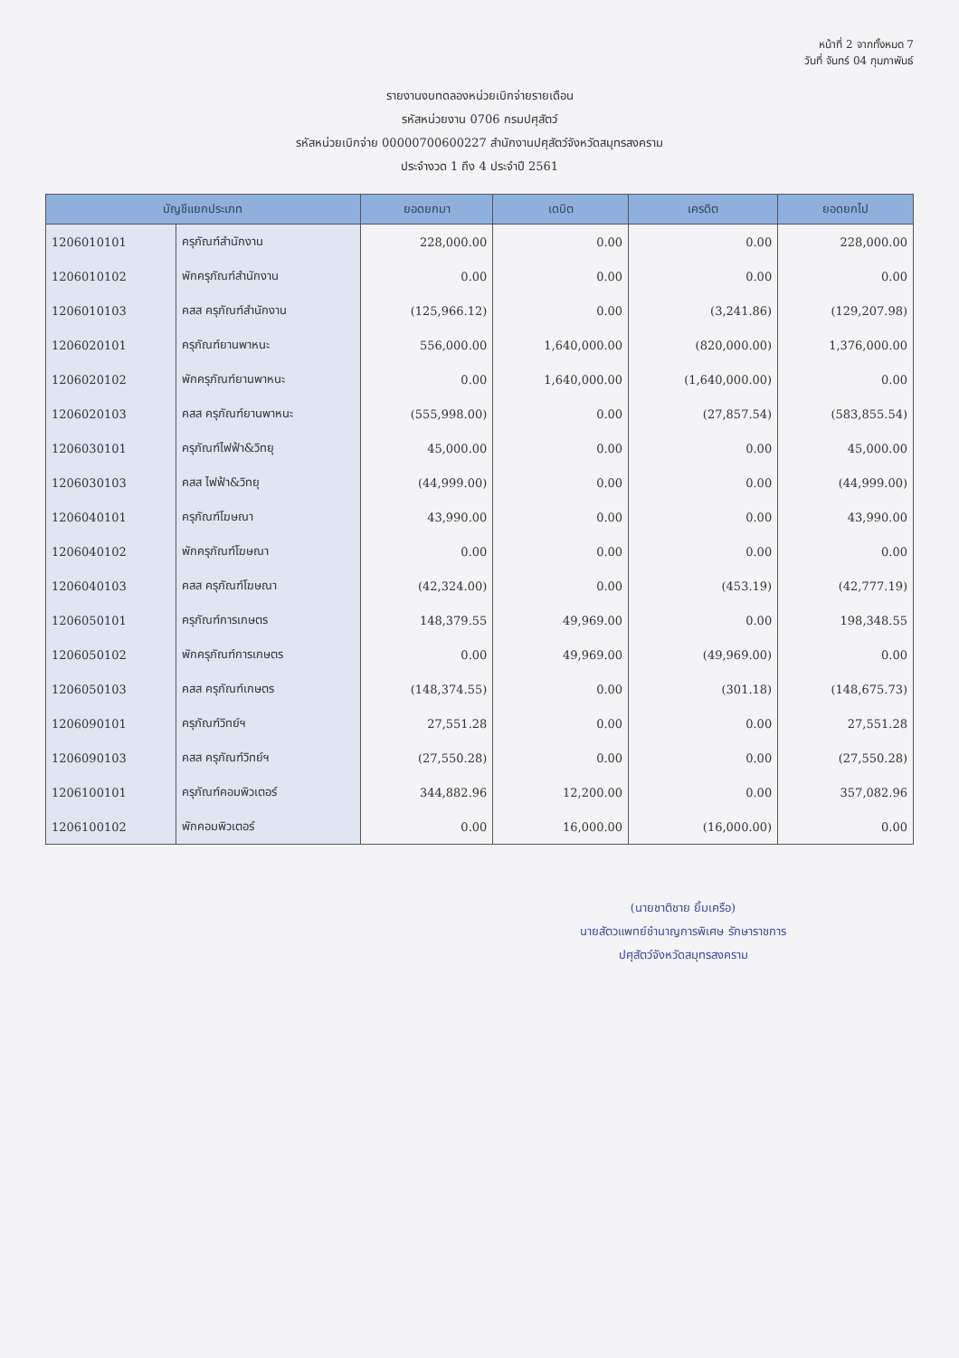หน้าที่ 2 จากทั้งหมด 7
วันที่ จันทร์ 04 กุมภาพันธ์
รายงานงบทดลองหน่วยเบิกจ่ายรายเดือน
รหัสหน่วยงาน 0706 กรมปศุสัตว์
รหัสหน่วยเบิกจ่าย 00000700600227 สำนักงานปศุสัตว์จังหวัดสมุทรสงคราม
ประจำงวด 1 ถึง 4 ประจำปี 2561
| บัญชีแยกประเภท | | ยอดยกมา | เดบิต | เครดิต | ยอดยกไป |
| --- | --- | --- | --- | --- | --- |
| 1206010101 | ครุภัณฑ์สำนักงาน | 228,000.00 | 0.00 | 0.00 | 228,000.00 |
| 1206010102 | พักครุภัณฑ์สำนักงาน | 0.00 | 0.00 | 0.00 | 0.00 |
| 1206010103 | คสส ครุภัณฑ์สำนักงาน | (125,966.12) | 0.00 | (3,241.86) | (129,207.98) |
| 1206020101 | ครุภัณฑ์ยานพาหนะ | 556,000.00 | 1,640,000.00 | (820,000.00) | 1,376,000.00 |
| 1206020102 | พักครุภัณฑ์ยานพาหนะ | 0.00 | 1,640,000.00 | (1,640,000.00) | 0.00 |
| 1206020103 | คสส ครุภัณฑ์ยานพาหนะ | (555,998.00) | 0.00 | (27,857.54) | (583,855.54) |
| 1206030101 | ครุภัณฑ์ไฟฟ้า&วิทยุ | 45,000.00 | 0.00 | 0.00 | 45,000.00 |
| 1206030103 | คสส ไฟฟ้า&วิทยุ | (44,999.00) | 0.00 | 0.00 | (44,999.00) |
| 1206040101 | ครุภัณฑ์โฆษณา | 43,990.00 | 0.00 | 0.00 | 43,990.00 |
| 1206040102 | พักครุภัณฑ์โฆษณา | 0.00 | 0.00 | 0.00 | 0.00 |
| 1206040103 | คสส ครุภัณฑ์โฆษณา | (42,324.00) | 0.00 | (453.19) | (42,777.19) |
| 1206050101 | ครุภัณฑ์การเกษตร | 148,379.55 | 49,969.00 | 0.00 | 198,348.55 |
| 1206050102 | พักครุภัณฑ์การเกษตร | 0.00 | 49,969.00 | (49,969.00) | 0.00 |
| 1206050103 | คสส ครุภัณฑ์เกษตร | (148,374.55) | 0.00 | (301.18) | (148,675.73) |
| 1206090101 | ครุภัณฑ์วิทย์ฯ | 27,551.28 | 0.00 | 0.00 | 27,551.28 |
| 1206090103 | คสส ครุภัณฑ์วิทย์ฯ | (27,550.28) | 0.00 | 0.00 | (27,550.28) |
| 1206100101 | ครุภัณฑ์คอมพิวเตอร์ | 344,882.96 | 12,200.00 | 0.00 | 357,082.96 |
| 1206100102 | พักคอมพิวเตอร์ | 0.00 | 16,000.00 | (16,000.00) | 0.00 |
(นายชาติชาย ยิ้มเครือ)
นายสัตวแพทย์ชำนาญการพิเศษ รักษาราชการ
ปศุสัตว์จังหวัดสมุทรสงคราม